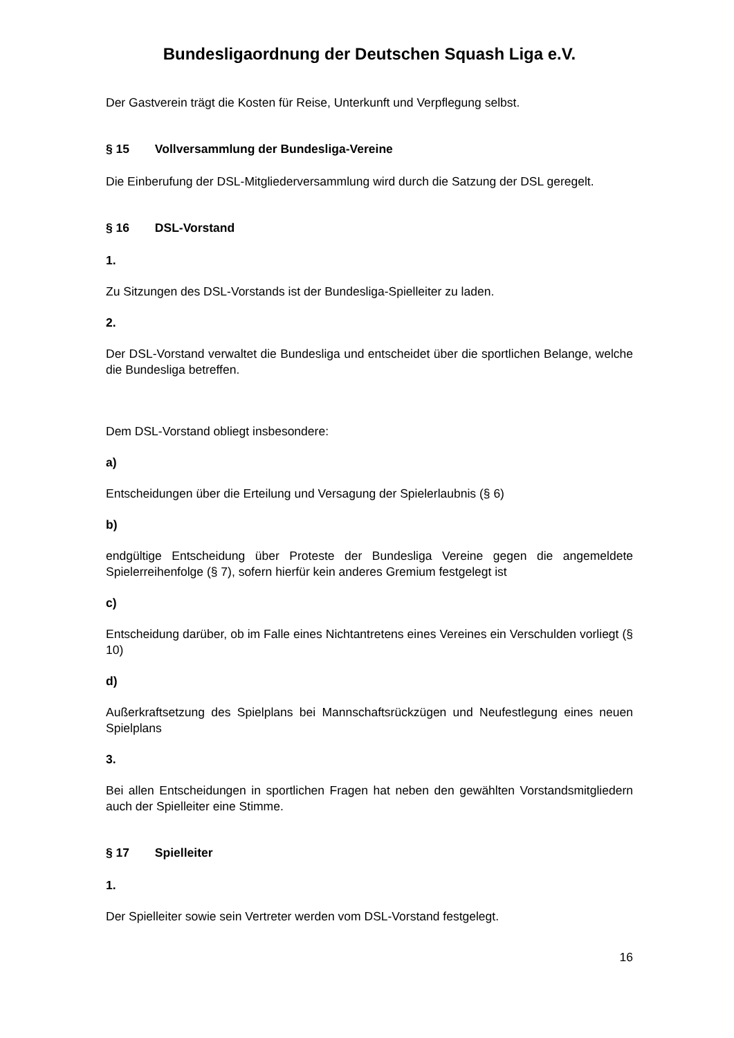Bundesligaordnung der Deutschen Squash Liga e.V.
Der Gastverein trägt die Kosten für Reise, Unterkunft und Verpflegung selbst.
§ 15 Vollversammlung der Bundesliga-Vereine
Die Einberufung der DSL-Mitgliederversammlung wird durch die Satzung der DSL geregelt.
§ 16 DSL-Vorstand
1.
Zu Sitzungen des DSL-Vorstands ist der Bundesliga-Spielleiter zu laden.
2.
Der DSL-Vorstand verwaltet die Bundesliga und entscheidet über die sportlichen Belange, welche die Bundesliga betreffen.
Dem DSL-Vorstand obliegt insbesondere:
a)
Entscheidungen über die Erteilung und Versagung der Spielerlaubnis (§ 6)
b)
endgültige Entscheidung über Proteste der Bundesliga Vereine gegen die angemeldete Spielerreihenfolge (§ 7), sofern hierfür kein anderes Gremium festgelegt ist
c)
Entscheidung darüber, ob im Falle eines Nichtantretens eines Vereines ein Verschulden vorliegt (§ 10)
d)
Außerkraftsetzung des Spielplans bei Mannschaftsrückzügen und Neufestlegung eines neuen Spielplans
3.
Bei allen Entscheidungen in sportlichen Fragen hat neben den gewählten Vorstandsmitgliedern auch der Spielleiter eine Stimme.
§ 17 Spielleiter
1.
Der Spielleiter sowie sein Vertreter werden vom DSL-Vorstand festgelegt.
16